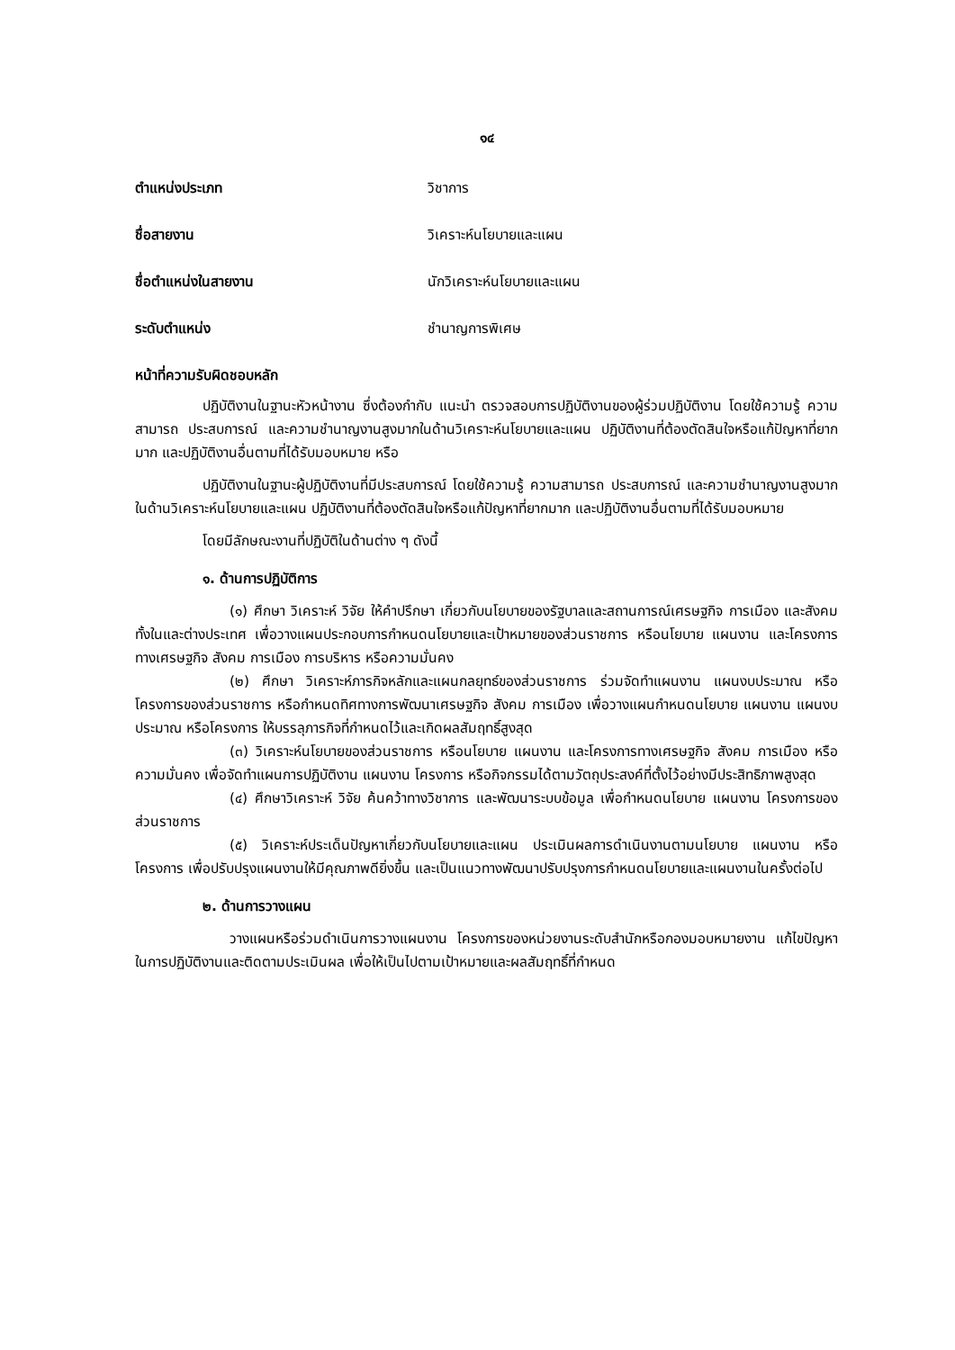๑๔
ตำแหน่งประเภท วิชาการ
ชื่อสายงาน วิเคราะห์นโยบายและแผน
ชื่อตำแหน่งในสายงาน นักวิเคราะห์นโยบายและแผน
ระดับตำแหน่ง ชำนาญการพิเศษ
หน้าที่ความรับผิดชอบหลัก
ปฏิบัติงานในฐานะหัวหน้างาน ซึ่งต้องกำกับ แนะนำ ตรวจสอบการปฏิบัติงานของผู้ร่วมปฏิบัติงาน โดยใช้ความรู้ ความสามารถ ประสบการณ์ และความชำนาญงานสูงมากในด้านวิเคราะห์นโยบายและแผน ปฏิบัติงานที่ต้องตัดสินใจหรือแก้ปัญหาที่ยากมาก และปฏิบัติงานอื่นตามที่ได้รับมอบหมาย หรือ
ปฏิบัติงานในฐานะผู้ปฏิบัติงานที่มีประสบการณ์ โดยใช้ความรู้ ความสามารถ ประสบการณ์ และความชำนาญงานสูงมากในด้านวิเคราะห์นโยบายและแผน ปฏิบัติงานที่ต้องตัดสินใจหรือแก้ปัญหาที่ยากมาก และปฏิบัติงานอื่นตามที่ได้รับมอบหมาย
โดยมีลักษณะงานที่ปฏิบัติในด้านต่าง ๆ ดังนี้
๑. ด้านการปฏิบัติการ
(๑) ศึกษา วิเคราะห์ วิจัย ให้คำปรึกษา เกี่ยวกับนโยบายของรัฐบาลและสถานการณ์เศรษฐกิจ การเมือง และสังคมทั้งในและต่างประเทศ เพื่อวางแผนประกอบการกำหนดนโยบายและเป้าหมายของส่วนราชการ หรือนโยบาย แผนงาน และโครงการทางเศรษฐกิจ สังคม การเมือง การบริหาร หรือความมั่นคง
(๒) ศึกษา วิเคราะห์ภารกิจหลักและแผนกลยุทธ์ของส่วนราชการ ร่วมจัดทำแผนงาน แผนงบประมาณ หรือโครงการของส่วนราชการ หรือกำหนดทิศทางการพัฒนาเศรษฐกิจ สังคม การเมือง เพื่อวางแผนกำหนดนโยบาย แผนงาน แผนงบประมาณ หรือโครงการ ให้บรรลุภารกิจที่กำหนดไว้และเกิดผลสัมฤทธิ์สูงสุด
(๓) วิเคราะห์นโยบายของส่วนราชการ หรือนโยบาย แผนงาน และโครงการทางเศรษฐกิจ สังคม การเมือง หรือความมั่นคง เพื่อจัดทำแผนการปฏิบัติงาน แผนงาน โครงการ หรือกิจกรรมได้ตามวัตถุประสงค์ที่ตั้งไว้อย่างมีประสิทธิภาพสูงสุด
(๔) ศึกษาวิเคราะห์ วิจัย ค้นคว้าทางวิชาการ และพัฒนาระบบข้อมูล เพื่อกำหนดนโยบาย แผนงาน โครงการของส่วนราชการ
(๕) วิเคราะห์ประเด็นปัญหาเกี่ยวกับนโยบายและแผน ประเมินผลการดำเนินงานตามนโยบาย แผนงาน หรือโครงการ เพื่อปรับปรุงแผนงานให้มีคุณภาพดียิ่งขึ้น และเป็นแนวทางพัฒนาปรับปรุงการกำหนดนโยบายและแผนงานในครั้งต่อไป
๒. ด้านการวางแผน
วางแผนหรือร่วมดำเนินการวางแผนงาน โครงการของหน่วยงานระดับสำนักหรือกองมอบหมายงาน แก้ไขปัญหาในการปฏิบัติงานและติดตามประเมินผล เพื่อให้เป็นไปตามเป้าหมายและผลสัมฤทธิ์ที่กำหนด